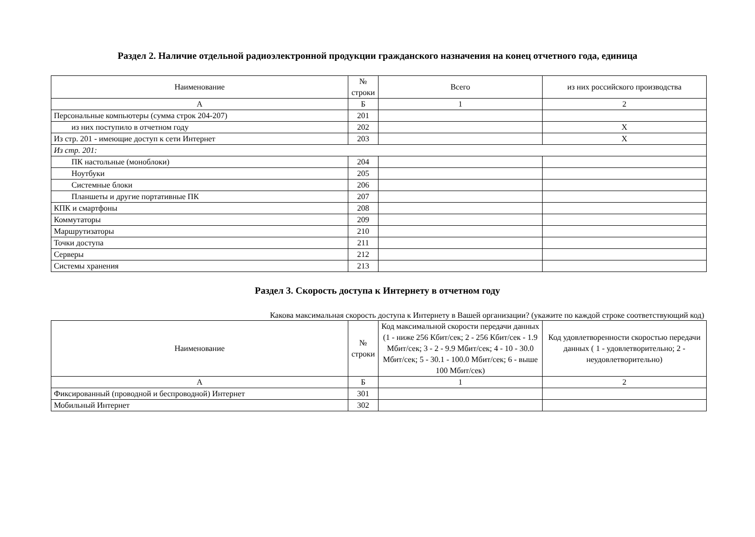Раздел 2. Наличие отдельной радиоэлектронной продукции гражданского назначения на конец отчетного года, единица
| Наименование | № строки | Всего | из них российского производства |
| --- | --- | --- | --- |
| А | Б | 1 | 2 |
| Персональные компьютеры (сумма строк 204-207) | 201 | | |
| из них поступило в отчетном году | 202 | | X |
| Из стр. 201 - имеющие доступ к сети Интернет | 203 | | X |
| Из стр. 201: | | | |
| ПК настольные (моноблоки) | 204 | | |
| Ноутбуки | 205 | | |
| Системные блоки | 206 | | |
| Планшеты и другие портативные ПК | 207 | | |
| КПК и смартфоны | 208 | | |
| Коммутаторы | 209 | | |
| Маршрутизаторы | 210 | | |
| Точки доступа | 211 | | |
| Серверы | 212 | | |
| Системы хранения | 213 | | |
Раздел 3. Скорость доступа к Интернету в отчетном году
Какова максимальная скорость доступа к Интернету в Вашей организации? (укажите по каждой строке соответствующий код)
| Наименование | № строки | Код максимальной скорости передачи данных (1 - ниже 256 Кбит/сек; 2 - 256 Кбит/сек - 1.9 Мбит/сек; 3 - 2 - 9.9 Мбит/сек; 4 - 10 - 30.0 Мбит/сек; 5 - 30.1 - 100.0 Мбит/сек; 6 - выше 100 Мбит/сек) | Код удовлетворенности скоростью передачи данных ( 1 - удовлетворительно; 2 - неудовлетворительно) |
| --- | --- | --- | --- |
| А | Б | 1 | 2 |
| Фиксированный (проводной и беспроводной) Интернет | 301 | | |
| Мобильный Интернет | 302 | | |